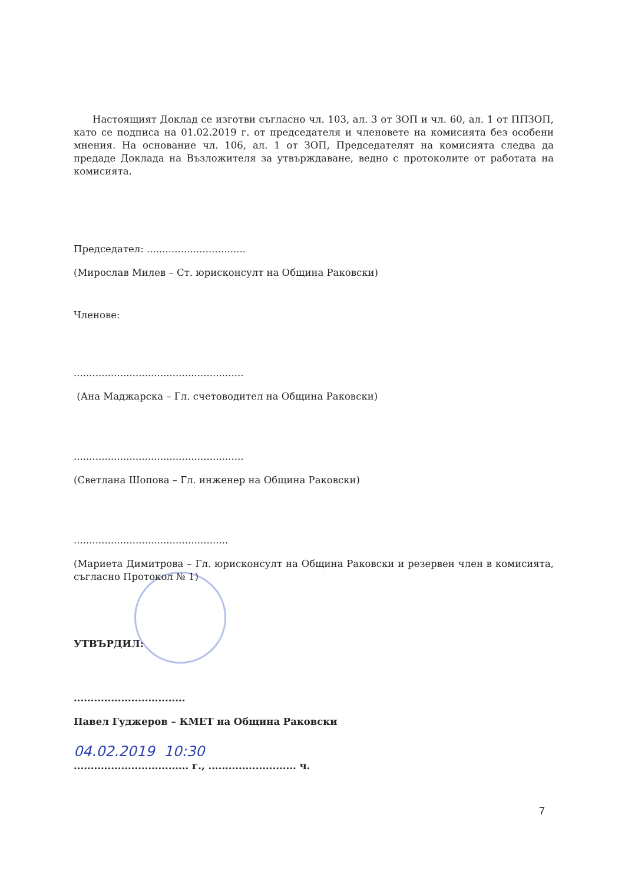Настоящият Доклад се изготви съгласно чл. 103, ал. 3 от ЗОП и чл. 60, ал. 1 от ППЗОП, като се подписа на 01.02.2019 г. от председателя и членовете на комисията без особени мнения. На основание чл. 106, ал. 1 от ЗОП, Председателят на комисията следва да предаде Доклада на Възложителя за утвърждаване, ведно с протоколите от работата на комисията.
Председател: ................................
(Мирослав Милев – Ст. юрисконсулт на Община Раковски)
Членове:
.......................................................
(Ана Маджарска – Гл. счетоводител на Община Раковски)
.......................................................
(Светлана Шопова – Гл. инженер на Община Раковски)
..................................................
(Мариета Димитрова – Гл. юрисконсулт на Община Раковски и резервен член в комисията, съгласно Протокол № 1)
УТВЪРДИЛ:
.................................
Павел Гуджеров – КМЕТ на Община Раковски
04.02.2019 10:30
.................................. г., .......................... ч.
7